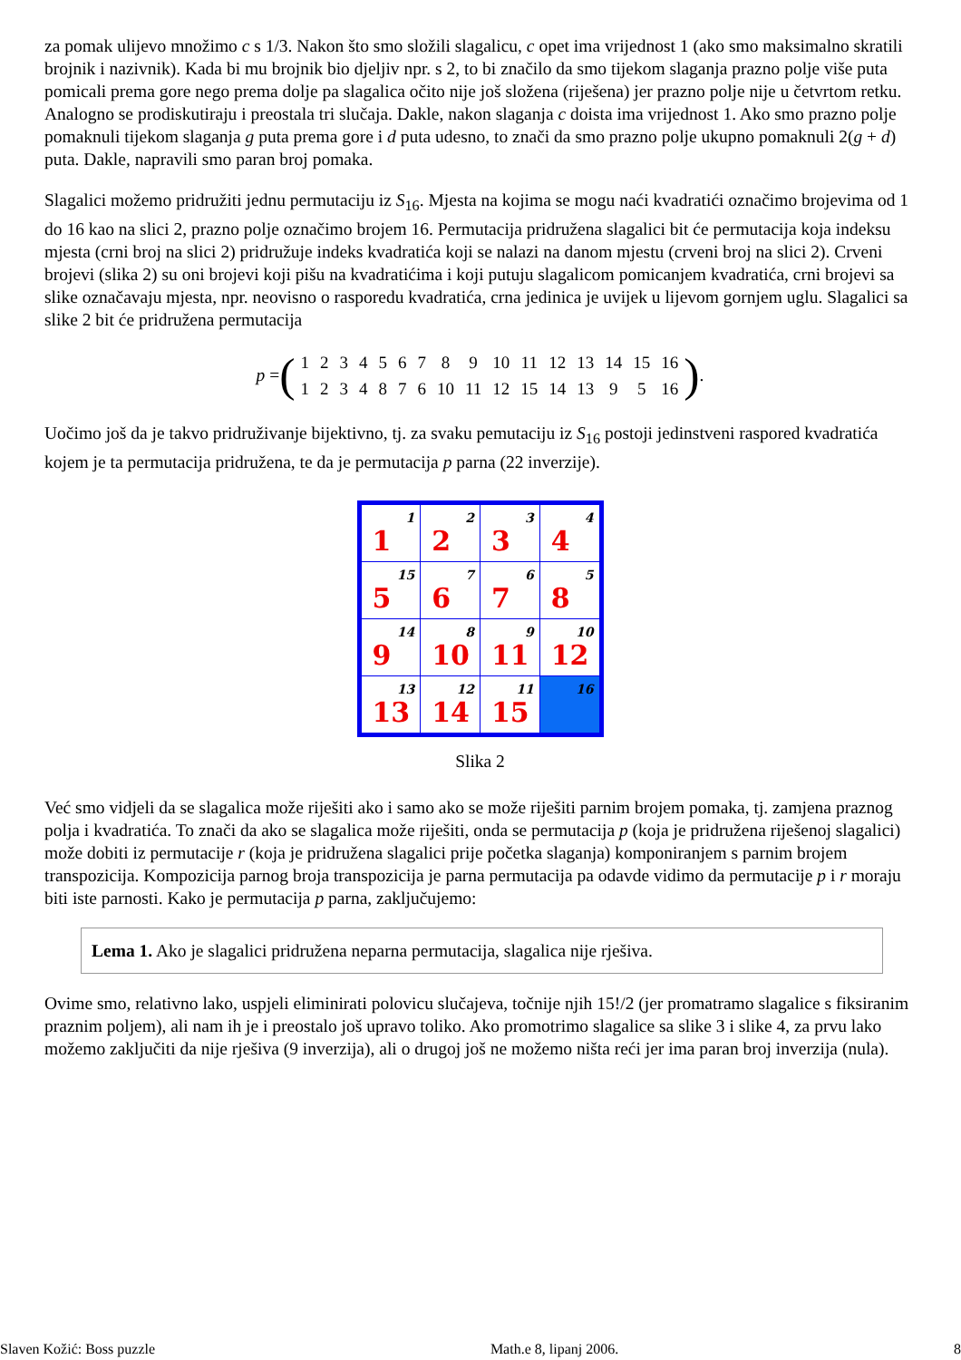za pomak ulijevo množimo c s 1/3. Nakon što smo složili slagalicu, c opet ima vrijednost 1 (ako smo maksimalno skratili brojnik i nazivnik). Kada bi mu brojnik bio djeljiv npr. s 2, to bi značilo da smo tijekom slaganja prazno polje više puta pomicali prema gore nego prema dolje pa slagalica očito nije još složena (riješena) jer prazno polje nije u četvrtom retku. Analogno se prodiskutiraju i preostala tri slučaja. Dakle, nakon slaganja c doista ima vrijednost 1. Ako smo prazno polje pomaknuli tijekom slaganja g puta prema gore i d puta udesno, to znači da smo prazno polje ukupno pomaknuli 2(g + d) puta. Dakle, napravili smo paran broj pomaka.
Slagalici možemo pridružiti jednu permutaciju iz S<sub>16</sub>. Mjesta na kojima se mogu naći kvadratići označimo brojevima od 1 do 16 kao na slici 2, prazno polje označimo brojem 16. Permutacija pridružena slagalici bit će permutacija koja indeksu mjesta (crni broj na slici 2) pridružuje indeks kvadratića koji se nalazi na danom mjestu (crveni broj na slici 2). Crveni brojevi (slika 2) su oni brojevi koji pišu na kvadratićima i koji putuju slagalicom pomicanjem kvadratića, crni brojevi sa slike označavaju mjesta, npr. neovisno o rasporedu kvadratića, crna jedinica je uvijek u lijevom gornjem uglu. Slagalici sa slike 2 bit će pridružena permutacija
p = (
| 1 | 2 | 3 | 4 | 5 | 6 | 7 | 8 | 9 | 10 | 11 | 12 | 13 | 14 | 15 | 16 |
| 1 | 2 | 3 | 4 | 8 | 7 | 6 | 10 | 11 | 12 | 15 | 14 | 13 | 9 | 5 | 16 |
).
Uočimo još da je takvo pridruživanje bijektivno, tj. za svaku pemutaciju iz S<sub>16</sub> postoji jedinstveni raspored kvadratića kojem je ta permutacija pridružena, te da je permutacija p parna (22 inverzije).
1
1
2
2
3
3
4
4
5
15
6
7
7
6
8
5
9
14
10
8
11
9
12
10
13
13
14
12
15
11
16
Slika 2
Već smo vidjeli da se slagalica može riješiti ako i samo ako se može riješiti parnim brojem pomaka, tj. zamjena praznog polja i kvadratića. To znači da ako se slagalica može riješiti, onda se permutacija p (koja je pridružena riješenoj slagalici) može dobiti iz permutacije r (koja je pridružena slagalici prije početka slaganja) komponiranjem s parnim brojem transpozicija. Kompozicija parnog broja transpozicija je parna permutacija pa odavde vidimo da permutacije p i r moraju biti iste parnosti. Kako je permutacija p parna, zaključujemo:
Lema 1. Ako je slagalici pridružena neparna permutacija, slagalica nije rješiva.
Ovime smo, relativno lako, uspjeli eliminirati polovicu slučajeva, točnije njih 15!/2 (jer promatramo slagalice s fiksiranim praznim poljem), ali nam ih je i preostalo još upravo toliko. Ako promotrimo slagalice sa slike 3 i slike 4, za prvu lako možemo zaključiti da nije rješiva (9 inverzija), ali o drugoj još ne možemo ništa reći jer ima paran broj inverzija (nula).
Slaven Kožić: Boss puzzle Math.e 8, lipanj 2006. 8